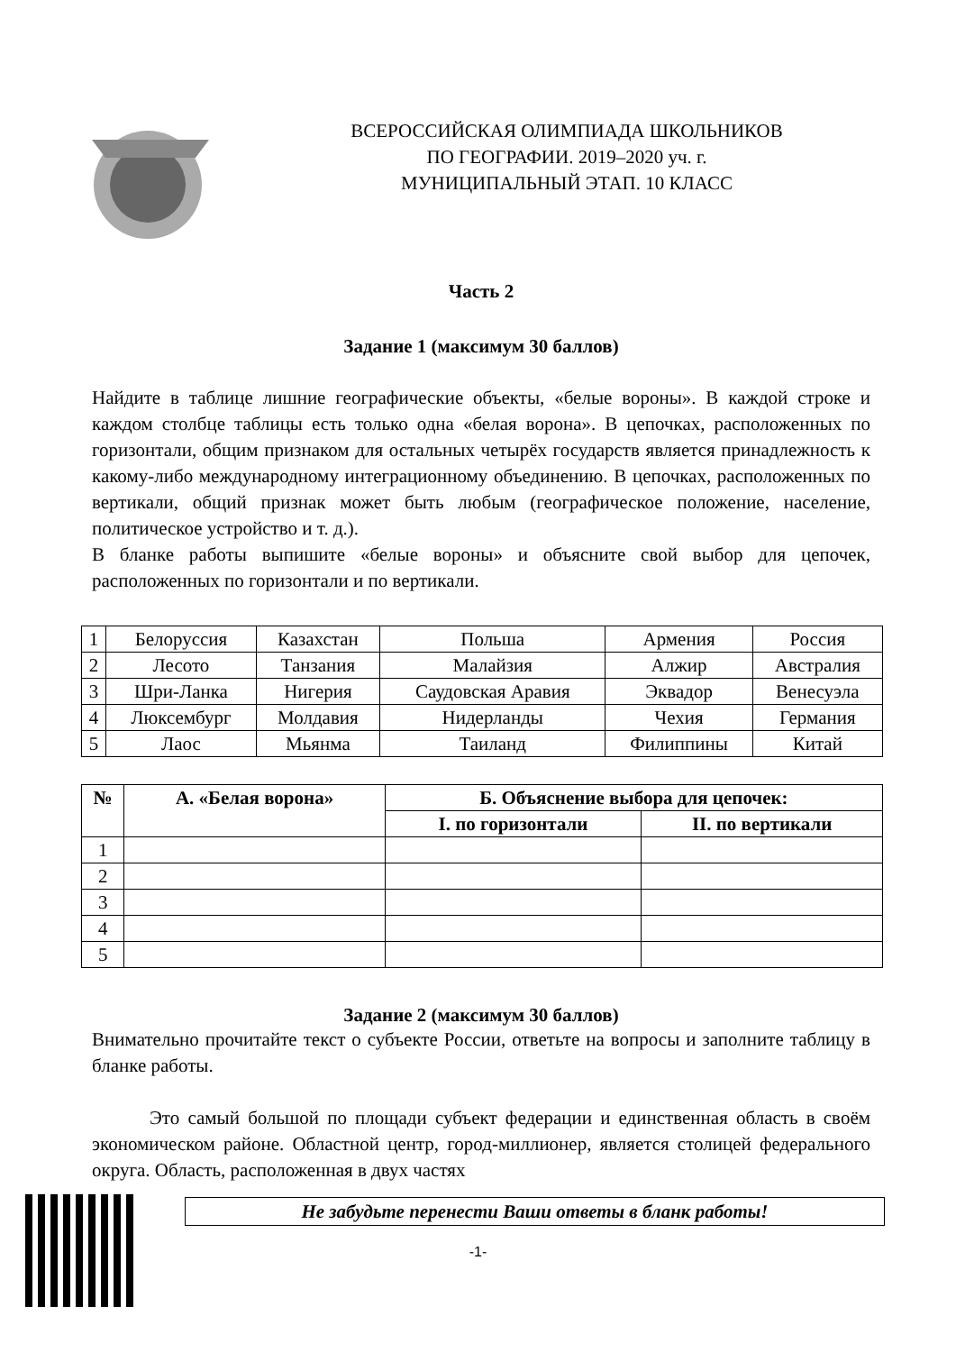ВСЕРОССИЙСКАЯ ОЛИМПИАДА ШКОЛЬНИКОВ
ПО ГЕОГРАФИИ. 2019–2020 уч. г.
МУНИЦИПАЛЬНЫЙ ЭТАП. 10 КЛАСС
Часть 2
Задание 1 (максимум 30 баллов)
Найдите в таблице лишние географические объекты, «белые вороны». В каждой строке и каждом столбце таблицы есть только одна «белая ворона». В цепочках, расположенных по горизонтали, общим признаком для остальных четырёх государств является принадлежность к какому-либо международному интеграционному объединению. В цепочках, расположенных по вертикали, общий признак может быть любым (географическое положение, население, политическое устройство и т. д.).
В бланке работы выпишите «белые вороны» и объясните свой выбор для цепочек, расположенных по горизонтали и по вертикали.
| 1 | Белоруссия | Казахстан | Польша | Армения | Россия |
| 2 | Лесото | Танзания | Малайзия | Алжир | Австралия |
| 3 | Шри-Ланка | Нигерия | Саудовская Аравия | Эквадор | Венесуэла |
| 4 | Люксембург | Молдавия | Нидерланды | Чехия | Германия |
| 5 | Лаос | Мьянма | Таиланд | Филиппины | Китай |
| № | А. «Белая ворона» | Б. Объяснение выбора для цепочек: | |
| --- | --- | --- | --- |
| | | I. по горизонтали | II. по вертикали |
| 1 | | | |
| 2 | | | |
| 3 | | | |
| 4 | | | |
| 5 | | | |
Задание 2 (максимум 30 баллов)
Внимательно прочитайте текст о субъекте России, ответьте на вопросы и заполните таблицу в бланке работы.
Это самый большой по площади субъект федерации и единственная область в своём экономическом районе. Областной центр, город-миллионер, является столицей федерального округа. Область, расположенная в двух частях
Не забудьте перенести Ваши ответы в бланк работы!
-1-